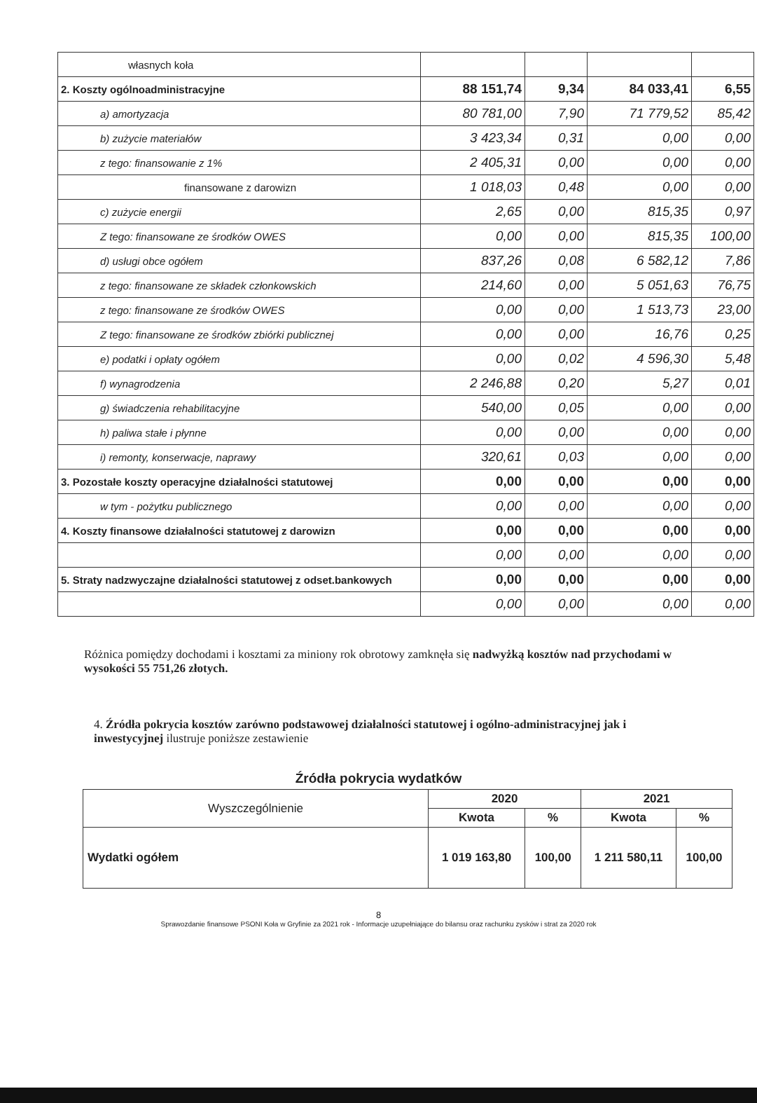| własnych koła | | | | |
| 2. Koszty ogólnoadministracyjne | 88 151,74 | 9,34 | 84 033,41 | 6,55 |
| a) amortyzacja | 80 781,00 | 7,90 | 71 779,52 | 85,42 |
| b) zużycie materiałów | 3 423,34 | 0,31 | 0,00 | 0,00 |
| z tego: finansowanie z 1% | 2 405,31 | 0,00 | 0,00 | 0,00 |
| finansowane z darowizn | 1 018,03 | 0,48 | 0,00 | 0,00 |
| c) zużycie energii | 2,65 | 0,00 | 815,35 | 0,97 |
| Z tego: finansowane ze środków OWES | 0,00 | 0,00 | 815,35 | 100,00 |
| d) usługi obce ogółem | 837,26 | 0,08 | 6 582,12 | 7,86 |
| z tego: finansowane ze składek członkowskich | 214,60 | 0,00 | 5 051,63 | 76,75 |
| z tego: finansowane ze środków OWES | 0,00 | 0,00 | 1 513,73 | 23,00 |
| Z tego: finansowane ze środków zbiórki publicznej | 0,00 | 0,00 | 16,76 | 0,25 |
| e) podatki i opłaty ogółem | 0,00 | 0,02 | 4 596,30 | 5,48 |
| f) wynagrodzenia | 2 246,88 | 0,20 | 5,27 | 0,01 |
| g) świadczenia rehabilitacyjne | 540,00 | 0,05 | 0,00 | 0,00 |
| h) paliwa stałe i płynne | 0,00 | 0,00 | 0,00 | 0,00 |
| i) remonty, konserwacje, naprawy | 320,61 | 0,03 | 0,00 | 0,00 |
| 3. Pozostałe koszty operacyjne działalności statutowej | 0,00 | 0,00 | 0,00 | 0,00 |
| w tym - pożytku publicznego | 0,00 | 0,00 | 0,00 | 0,00 |
| 4. Koszty finansowe działalności statutowej z darowizn | 0,00 | 0,00 | 0,00 | 0,00 |
| | 0,00 | 0,00 | 0,00 | 0,00 |
| 5. Straty nadzwyczajne działalności statutowej z odset.bankowych | 0,00 | 0,00 | 0,00 | 0,00 |
| | 0,00 | 0,00 | 0,00 | 0,00 |
Różnica pomiędzy dochodami i kosztami za miniony rok obrotowy zamknęła się nadwyżką kosztów nad przychodami w wysokości 55 751,26 złotych.
4. Źródła pokrycia kosztów zarówno podstawowej działalności statutowej i ogólno-administracyjnej jak i inwestycyjnej ilustruje poniższe zestawienie
Źródła pokrycia wydatków
| Wyszczególnienie | 2020 | | 2021 | |
| --- | --- | --- | --- | --- |
| | Kwota | % | Kwota | % |
| Wydatki ogółem | 1 019 163,80 | 100,00 | 1 211 580,11 | 100,00 |
8
Sprawozdanie finansowe PSONI Koła w Gryfinie za 2021 rok - Informacje uzupełniające do bilansu oraz rachunku zysków i strat za 2020 rok